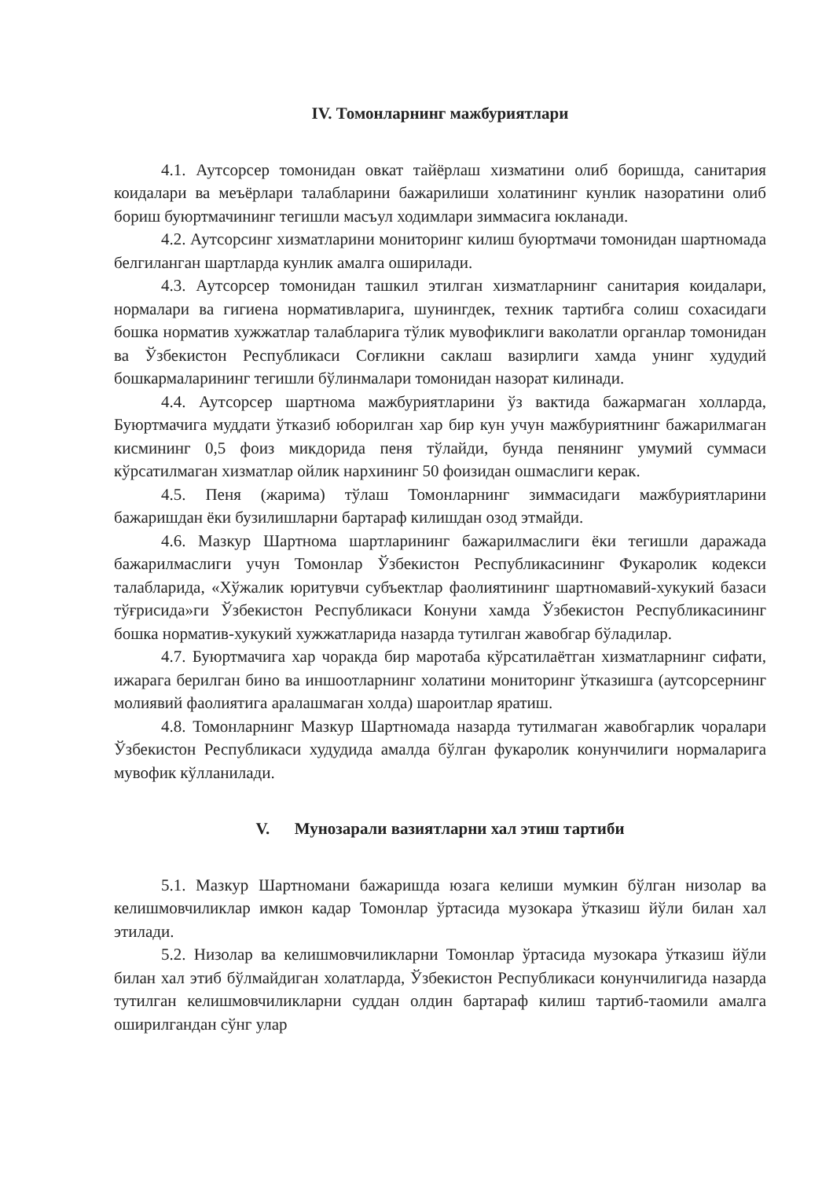IV. Томонларнинг мажбуриятлари
4.1. Аутсорсер томонидан овкат тайёрлаш хизматини олиб боришда, санитария коидалари ва меъёрлари талабларини бажарилиши холатининг кунлик назоратини олиб бориш буюртмачининг тегишли масъул ходимлари зиммасига юкланади.
4.2. Аутсорсинг хизматларини мониторинг килиш буюртмачи томонидан шартномада белгиланган шартларда кунлик амалга оширилади.
4.3. Аутсорсер томонидан ташкил этилган хизматларнинг санитария коидалари, нормалари ва гигиена нормативларига, шунингдек, техник тартибга солиш сохасидаги бошка норматив хужжатлар талабларига тўлик мувофиклиги ваколатли органлар томонидан ва Ўзбекистон Республикаси Соғликни саклаш вазирлиги хамда унинг худудий бошкармаларининг тегишли бўлинмалари томонидан назорат килинади.
4.4. Аутсорсер шартнома мажбуриятларини ўз вактида бажармаган холларда, Буюртмачига муддати ўтказиб юборилган хар бир кун учун мажбуриятнинг бажарилмаган кисмининг 0,5 фоиз микдорида пеня тўлайди, бунда пенянинг умумий суммаси кўрсатилмаган хизматлар ойлик нархининг 50 фоизидан ошмаслиги керак.
4.5. Пеня (жарима) тўлаш Томонларнинг зиммасидаги мажбуриятларини бажаришдан ёки бузилишларни бартараф килишдан озод этмайди.
4.6. Мазкур Шартнома шартларининг бажарилмаслиги ёки тегишли даражада бажарилмаслиги учун Томонлар Ўзбекистон Республикасининг Фукаролик кодекси талабларида, «Хўжалик юритувчи субъектлар фаолиятининг шартномавий-хукукий базаси тўғрисида»ги Ўзбекистон Республикаси Конуни хамда Ўзбекистон Республикасининг бошка норматив-хукукий хужжатларида назарда тутилган жавобгар бўладилар.
4.7. Буюртмачига хар чоракда бир маротаба кўрсатилаётган хизматларнинг сифати, ижарага берилган бино ва иншоотларнинг холатини мониторинг ўтказишга (аутсорсернинг молиявий фаолиятига аралашмаган холда) шароитлар яратиш.
4.8. Томонларнинг Мазкур Шартномада назарда тутилмаган жавобгарлик чоралари Ўзбекистон Республикаси худудида амалда бўлган фукаролик конунчилиги нормаларига мувофик кўлланилади.
V. Мунозарали вазиятларни хал этиш тартиби
5.1. Мазкур Шартномани бажаришда юзага келиши мумкин бўлган низолар ва келишмовчиликлар имкон кадар Томонлар ўртасида музокара ўтказиш йўли билан хал этилади.
5.2. Низолар ва келишмовчиликларни Томонлар ўртасида музокара ўтказиш йўли билан хал этиб бўлмайдиган холатларда, Ўзбекистон Республикаси конунчилигида назарда тутилган келишмовчиликларни суддан олдин бартараф килиш тартиб-таомили амалга оширилгандан сўнг улар